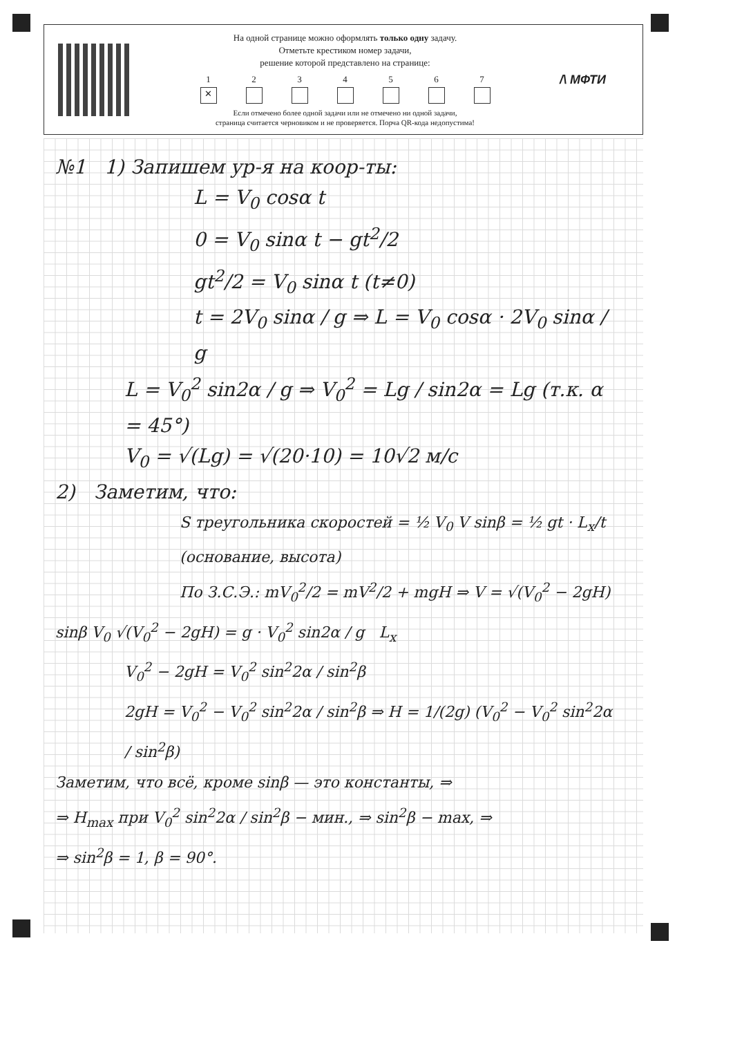На одной странице можно оформлять только одну задачу.
Отметьте крестиком номер задачи,
решение которой представлено на странице:
1
✕
2 3 4 5 6 7
Если отмечено более одной задачи или не отмечено ни одной задачи,
страница считается черновиком и не проверяется. Порча QR-кода недопустима!
/\ МФТИ
№1 1) Запишем ур-я на коор-ты:
L = V<sub>0</sub> cosα t
0 = V<sub>0</sub> sinα t − gt<sup>2</sup>/2
gt<sup>2</sup>/2 = V<sub>0</sub> sinα t (t≠0)
t = 2V<sub>0</sub> sinα / g ⇒ L = V<sub>0</sub> cosα · 2V<sub>0</sub> sinα / g
L = V<sub>0</sub><sup>2</sup> sin2α / g ⇒ V<sub>0</sub><sup>2</sup> = Lg / sin2α = Lg (т.к. α = 45°)
V<sub>0</sub> = √(Lg) = √(20·10) = 10√2 м/с
2) Заметим, что:
S треугольника скоростей = ½ V<sub>0</sub> V sinβ = ½ gt · L<sub>x</sub>/t (основание, высота)
По З.С.Э.: mV<sub>0</sub><sup>2</sup>/2 = mV<sup>2</sup>/2 + mgH ⇒ V = √(V<sub>0</sub><sup>2</sup> − 2gH)
sinβ V<sub>0</sub> √(V<sub>0</sub><sup>2</sup> − 2gH) = g · V<sub>0</sub><sup>2</sup> sin2α / g L<sub>x</sub>
V<sub>0</sub><sup>2</sup> − 2gH = V<sub>0</sub><sup>2</sup> sin<sup>2</sup>2α / sin<sup>2</sup>β
2gH = V<sub>0</sub><sup>2</sup> − V<sub>0</sub><sup>2</sup> sin<sup>2</sup>2α / sin<sup>2</sup>β ⇒ H = 1/(2g) (V<sub>0</sub><sup>2</sup> − V<sub>0</sub><sup>2</sup> sin<sup>2</sup>2α / sin<sup>2</sup>β)
Заметим, что всё, кроме sinβ — это константы, ⇒
⇒ H<sub>max</sub> при V<sub>0</sub><sup>2</sup> sin<sup>2</sup>2α / sin<sup>2</sup>β − мин., ⇒ sin<sup>2</sup>β − max, ⇒
⇒ sin<sup>2</sup>β = 1, β = 90°.